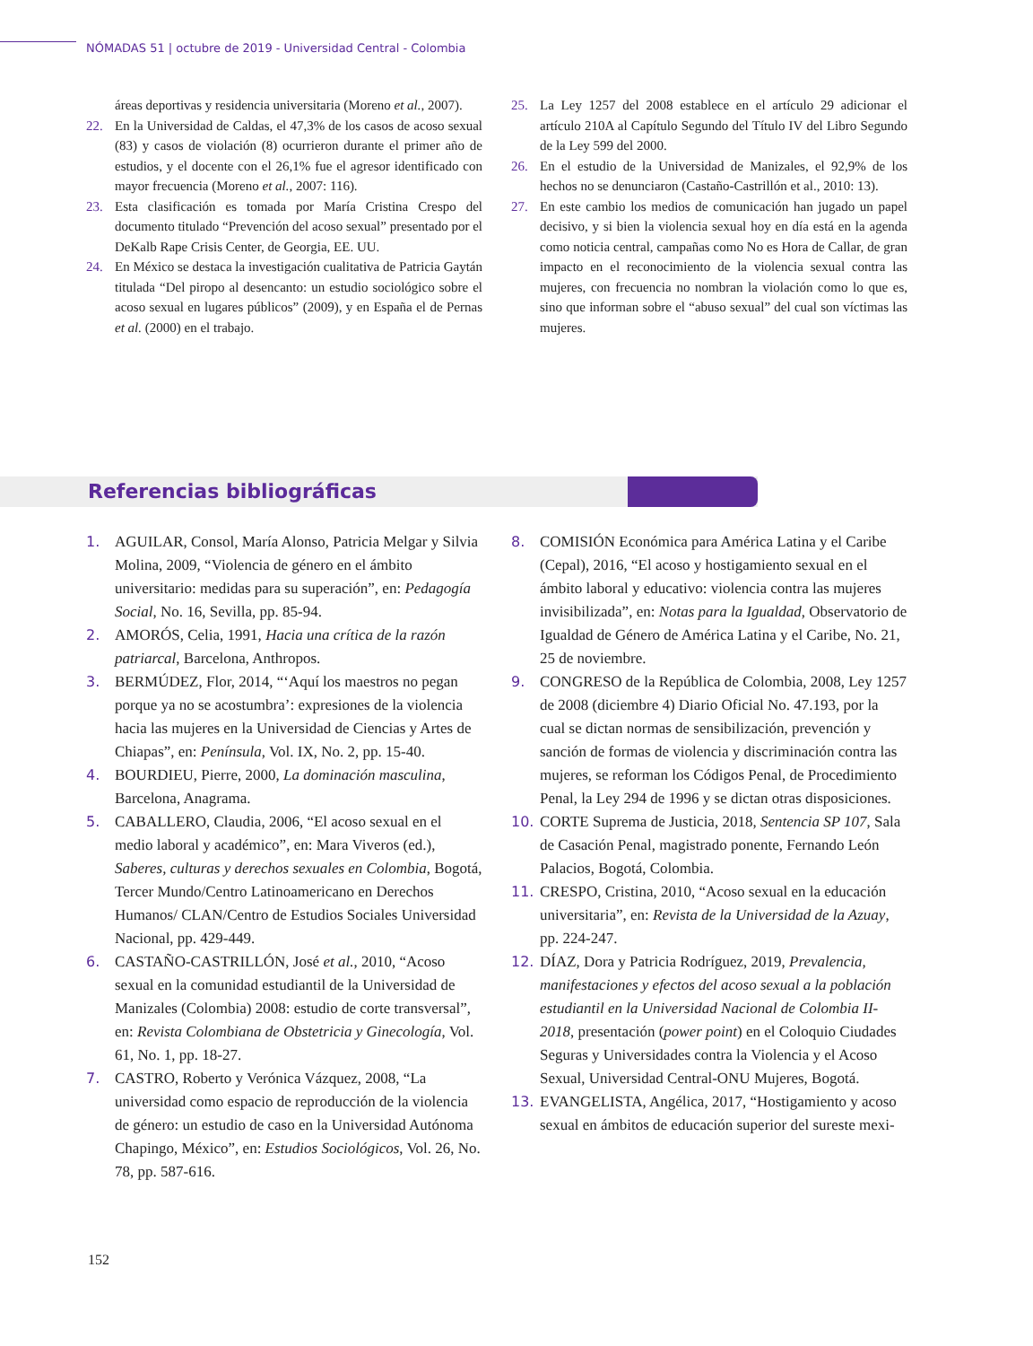NÓMADAS 51 | octubre de 2019 - Universidad Central - Colombia
áreas deportivas y residencia universitaria (Moreno et al., 2007).
22. En la Universidad de Caldas, el 47,3% de los casos de acoso sexual (83) y casos de violación (8) ocurrieron durante el primer año de estudios, y el docente con el 26,1% fue el agresor identificado con mayor frecuencia (Moreno et al., 2007: 116).
23. Esta clasificación es tomada por María Cristina Crespo del documento titulado “Prevención del acoso sexual” presentado por el DeKalb Rape Crisis Center, de Georgia, EE. UU.
24. En México se destaca la investigación cualitativa de Patricia Gaytán titulada “Del piropo al desencanto: un estudio sociológico sobre el acoso sexual en lugares públicos” (2009), y en España el de Pernas et al. (2000) en el trabajo.
25. La Ley 1257 del 2008 establece en el artículo 29 adicionar el artículo 210A al Capítulo Segundo del Título IV del Libro Segundo de la Ley 599 del 2000.
26. En el estudio de la Universidad de Manizales, el 92,9% de los hechos no se denunciaron (Castaño-Castrillón et al., 2010: 13).
27. En este cambio los medios de comunicación han jugado un papel decisivo, y si bien la violencia sexual hoy en día está en la agenda como noticia central, campañas como No es Hora de Callar, de gran impacto en el reconocimiento de la violencia sexual contra las mujeres, con frecuencia no nombran la violación como lo que es, sino que informan sobre el “abuso sexual” del cual son víctimas las mujeres.
Referencias bibliográficas
1. AGUILAR, Consol, María Alonso, Patricia Melgar y Silvia Molina, 2009, “Violencia de género en el ámbito universitario: medidas para su superación”, en: Pedagogía Social, No. 16, Sevilla, pp. 85-94.
2. AMORÓS, Celia, 1991, Hacia una crítica de la razón patriarcal, Barcelona, Anthropos.
3. BERMÚDEZ, Flor, 2014, “‘Aquí los maestros no pegan porque ya no se acostumbra’: expresiones de la violencia hacia las mujeres en la Universidad de Ciencias y Artes de Chiapas”, en: Península, Vol. IX, No. 2, pp. 15-40.
4. BOURDIEU, Pierre, 2000, La dominación masculina, Barcelona, Anagrama.
5. CABALLERO, Claudia, 2006, “El acoso sexual en el medio laboral y académico”, en: Mara Viveros (ed.), Saberes, culturas y derechos sexuales en Colombia, Bogotá, Tercer Mundo/Centro Latinoamericano en Derechos Humanos/ CLAN/Centro de Estudios Sociales Universidad Nacional, pp. 429-449.
6. CASTAÑO-CASTRILLÓN, José et al., 2010, “Acoso sexual en la comunidad estudiantil de la Universidad de Manizales (Colombia) 2008: estudio de corte transversal”, en: Revista Colombiana de Obstetricia y Ginecología, Vol. 61, No. 1, pp. 18-27.
7. CASTRO, Roberto y Verónica Vázquez, 2008, “La universidad como espacio de reproducción de la violencia de género: un estudio de caso en la Universidad Autónoma Chapingo, México”, en: Estudios Sociológicos, Vol. 26, No. 78, pp. 587-616.
8. COMISIÓN Económica para América Latina y el Caribe (Cepal), 2016, “El acoso y hostigamiento sexual en el ámbito laboral y educativo: violencia contra las mujeres invisibilizada”, en: Notas para la Igualdad, Observatorio de Igualdad de Género de América Latina y el Caribe, No. 21, 25 de noviembre.
9. CONGRESO de la República de Colombia, 2008, Ley 1257 de 2008 (diciembre 4) Diario Oficial No. 47.193, por la cual se dictan normas de sensibilización, prevención y sanción de formas de violencia y discriminación contra las mujeres, se reforman los Códigos Penal, de Procedimiento Penal, la Ley 294 de 1996 y se dictan otras disposiciones.
10. CORTE Suprema de Justicia, 2018, Sentencia SP 107, Sala de Casación Penal, magistrado ponente, Fernando León Palacios, Bogotá, Colombia.
11. CRESPO, Cristina, 2010, “Acoso sexual en la educación universitaria”, en: Revista de la Universidad de la Azuay, pp. 224-247.
12. DÍAZ, Dora y Patricia Rodríguez, 2019, Prevalencia, manifestaciones y efectos del acoso sexual a la población estudiantil en la Universidad Nacional de Colombia II-2018, presentación (power point) en el Coloquio Ciudades Seguras y Universidades contra la Violencia y el Acoso Sexual, Universidad Central-ONU Mujeres, Bogotá.
13. EVANGELISTA, Angélica, 2017, “Hostigamiento y acoso sexual en ámbitos de educación superior del sureste mexi-
152